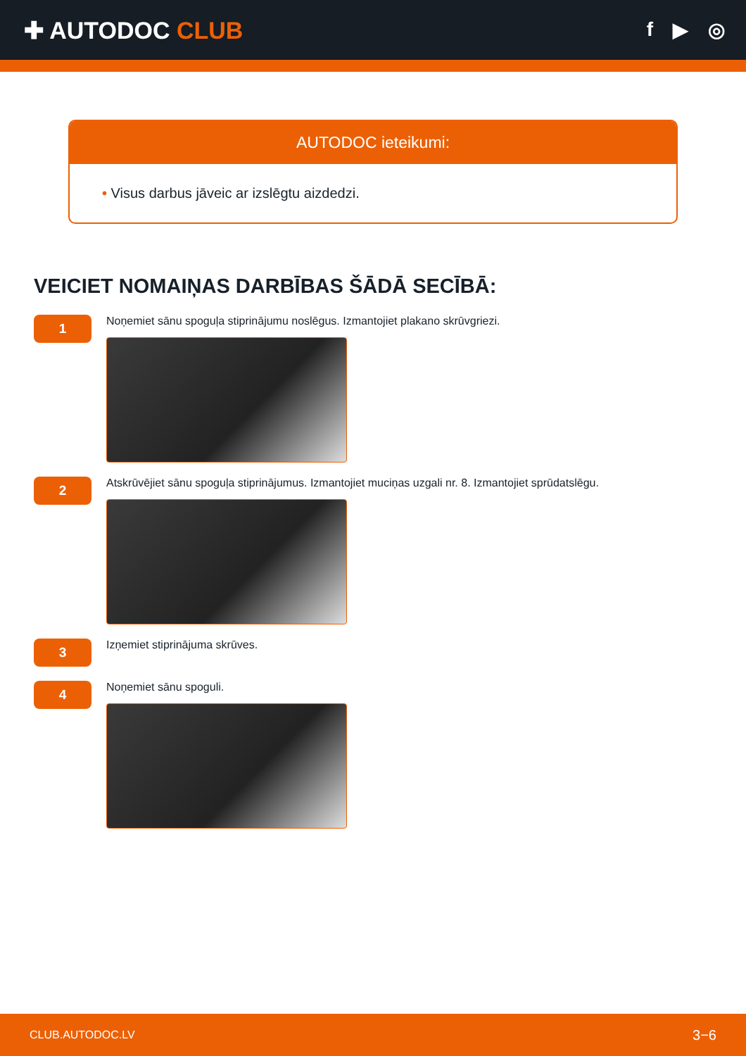✚ AUTODOC CLUB
f ▶ ◎
AUTODOC ieteikumi:
• Visus darbus jāveic ar izslēgtu aizdedzi.
VEICIET NOMAIŅAS DARBĪBAS ŠĀDĀ SECĪBĀ:
1
Noņemiet sānu spoguļa stiprinājumu noslēgus. Izmantojiet plakano skrūvgriezi.
2
Atskrūvējiet sānu spoguļa stiprinājumus. Izmantojiet muciņas uzgali nr. 8. Izmantojiet sprūdatslēgu.
3
Izņemiet stiprinājuma skrūves.
4
Noņemiet sānu spoguli.
CLUB.AUTODOC.LV 3−6